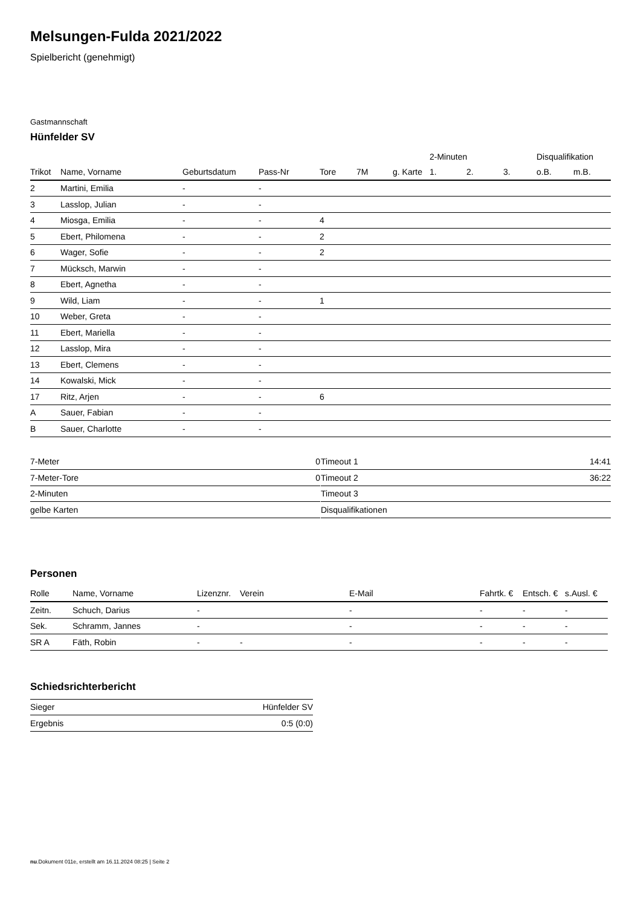Melsungen-Fulda 2021/2022
Spielbericht (genehmigt)
Gastmannschaft
Hünfelder SV
| | | | | | | | 2-Minuten | | | Disqualifikation | |
| Trikot | Name, Vorname | Geburtsdatum | Pass-Nr | Tore | 7M | g. Karte | 1. | 2. | 3. | o.B. | m.B. |
| 2 | Martini, Emilia | - | - | | | | | | | | |
| 3 | Lasslop, Julian | - | - | | | | | | | | |
| 4 | Miosga, Emilia | - | - | 4 | | | | | | | |
| 5 | Ebert, Philomena | - | - | 2 | | | | | | | |
| 6 | Wager, Sofie | - | - | 2 | | | | | | | |
| 7 | Mücksch, Marwin | - | - | | | | | | | | |
| 8 | Ebert, Agnetha | - | - | | | | | | | | |
| 9 | Wild, Liam | - | - | 1 | | | | | | | |
| 10 | Weber, Greta | - | - | | | | | | | | |
| 11 | Ebert, Mariella | - | - | | | | | | | | |
| 12 | Lasslop, Mira | - | - | | | | | | | | |
| 13 | Ebert, Clemens | - | - | | | | | | | | |
| 14 | Kowalski, Mick | - | - | | | | | | | | |
| 17 | Ritz, Arjen | - | - | 6 | | | | | | | |
| A | Sauer, Fabian | - | - | | | | | | | | |
| B | Sauer, Charlotte | - | - | | | | | | | | |
| 7-Meter | 0 |
| 7-Meter-Tore | 0 |
| 2-Minuten | |
| gelbe Karten | |
| Timeout 1 | 14:41 |
| Timeout 2 | 36:22 |
| Timeout 3 | |
| Disqualifikationen | |
Personen
| Rolle | Name, Vorname | Lizenznr. | Verein | E-Mail | Fahrtk. € | Entsch. € | s.Ausl. € |
| --- | --- | --- | --- | --- | --- | --- | --- |
| Zeitn. | Schuch, Darius | - | | - | - | - | - |
| Sek. | Schramm, Jannes | - | | - | - | - | - |
| SR A | Fäth, Robin | - | - | - | - | - | - |
Schiedsrichterbericht
| Sieger | Hünfelder SV |
| Ergebnis | 0:5 (0:0) |
nu.Dokument 011e, erstellt am 16.11.2024 08:25 | Seite 2